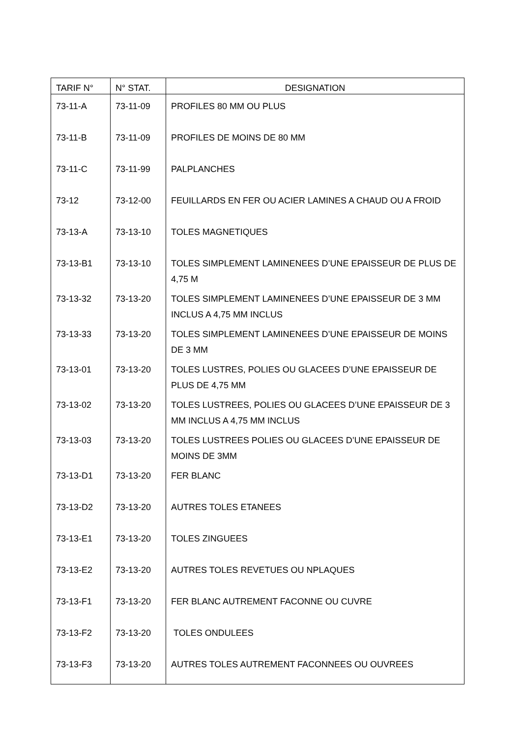| TARIF N° | N° STAT. | DESIGNATION |
| --- | --- | --- |
| 73-11-A | 73-11-09 | PROFILES 80 MM OU PLUS |
| 73-11-B | 73-11-09 | PROFILES DE MOINS DE 80 MM |
| 73-11-C | 73-11-99 | PALPLANCHES |
| 73-12 | 73-12-00 | FEUILLARDS EN FER OU ACIER LAMINES A CHAUD OU A FROID |
| 73-13-A | 73-13-10 | TOLES MAGNETIQUES |
| 73-13-B1 | 73-13-10 | TOLES SIMPLEMENT LAMINENEES D’UNE EPAISSEUR DE PLUS DE 4,75 M |
| 73-13-32 | 73-13-20 | TOLES SIMPLEMENT LAMINENEES D’UNE EPAISSEUR DE 3 MM INCLUS A 4,75 MM INCLUS |
| 73-13-33 | 73-13-20 | TOLES SIMPLEMENT LAMINENEES D’UNE EPAISSEUR DE MOINS DE 3 MM |
| 73-13-01 | 73-13-20 | TOLES LUSTRES, POLIES OU GLACEES D’UNE EPAISSEUR DE PLUS DE 4,75 MM |
| 73-13-02 | 73-13-20 | TOLES LUSTREES, POLIES OU GLACEES D’UNE EPAISSEUR DE 3 MM INCLUS A 4,75 MM INCLUS |
| 73-13-03 | 73-13-20 | TOLES LUSTREES POLIES OU GLACEES D’UNE EPAISSEUR DE MOINS DE 3MM |
| 73-13-D1 | 73-13-20 | FER BLANC |
| 73-13-D2 | 73-13-20 | AUTRES TOLES ETANEES |
| 73-13-E1 | 73-13-20 | TOLES ZINGUEES |
| 73-13-E2 | 73-13-20 | AUTRES TOLES REVETUES OU NPLAQUES |
| 73-13-F1 | 73-13-20 | FER BLANC AUTREMENT FACONNE OU CUVRE |
| 73-13-F2 | 73-13-20 | TOLES ONDULEES |
| 73-13-F3 | 73-13-20 | AUTRES TOLES AUTREMENT FACONNEES OU OUVREES |